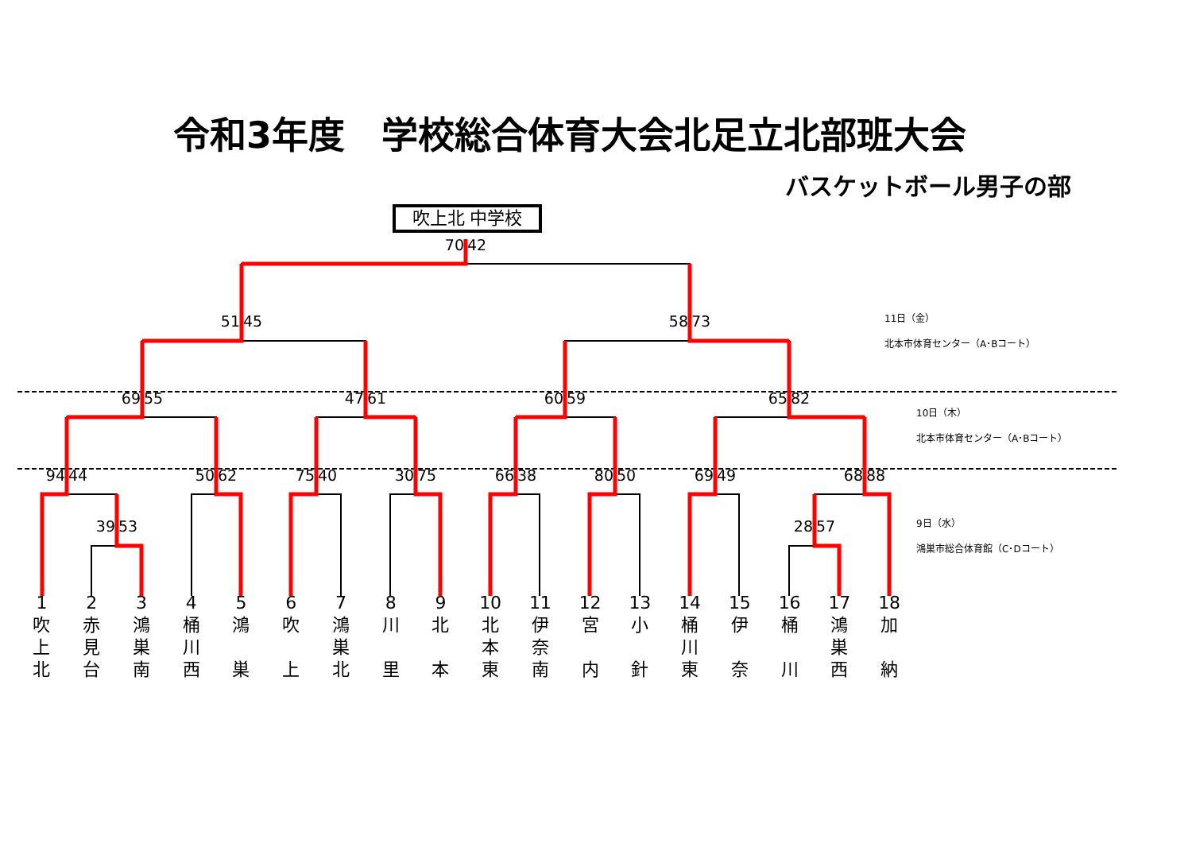令和3年度　学校総合体育大会北足立北部班大会
バスケットボール男子の部
吹上北 中学校
70 42
51 45 58 73
11日（金）
北本市体育センター（A･Bコート）
69 55 47 61 60 59 65 82
10日（木）
北本市体育センター（A･Bコート）
94 44 50 62 75 40 30 75 66 38 80 50 69 49 68 88
39 53 28 57
9日（水）
鴻巣市総合体育館（C･Dコート）
1
吹
上
北
2
赤
見
台
3
鴻
巣
南
4
桶
川
西
5
鴻
巣
6
吹
上
7
鴻
巣
北
8
川
里
9
北
本
10
北
本
東
11
伊
奈
南
12
宮
内
13
小
針
14
桶
川
東
15
伊
奈
16
桶
川
17
鴻
巣
西
18
加
納